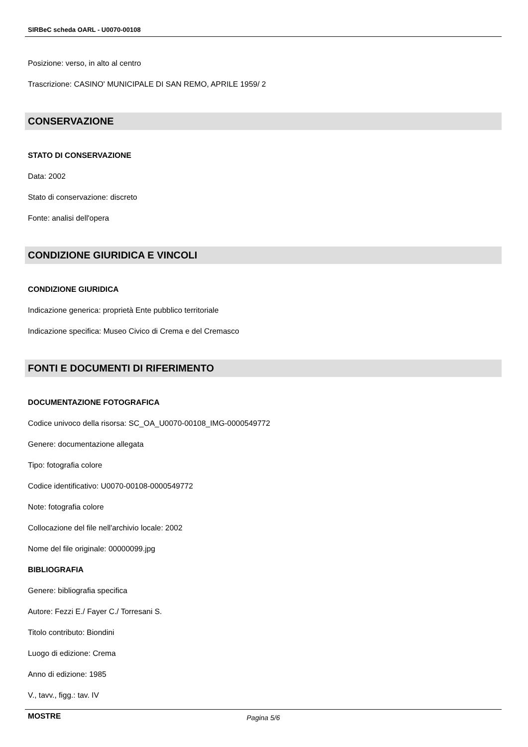SIRBeC scheda OARL - U0070-00108
Posizione: verso, in alto al centro
Trascrizione: CASINO' MUNICIPALE DI SAN REMO, APRILE 1959/ 2
CONSERVAZIONE
STATO DI CONSERVAZIONE
Data: 2002
Stato di conservazione: discreto
Fonte: analisi dell'opera
CONDIZIONE GIURIDICA E VINCOLI
CONDIZIONE GIURIDICA
Indicazione generica: proprietà Ente pubblico territoriale
Indicazione specifica: Museo Civico di Crema e del Cremasco
FONTI E DOCUMENTI DI RIFERIMENTO
DOCUMENTAZIONE FOTOGRAFICA
Codice univoco della risorsa: SC_OA_U0070-00108_IMG-0000549772
Genere: documentazione allegata
Tipo: fotografia colore
Codice identificativo: U0070-00108-0000549772
Note: fotografia colore
Collocazione del file nell'archivio locale: 2002
Nome del file originale: 00000099.jpg
BIBLIOGRAFIA
Genere: bibliografia specifica
Autore: Fezzi E./ Fayer C./ Torresani S.
Titolo contributo: Biondini
Luogo di edizione: Crema
Anno di edizione: 1985
V., tavv., figg.: tav. IV
MOSTRE
Pagina 5/6